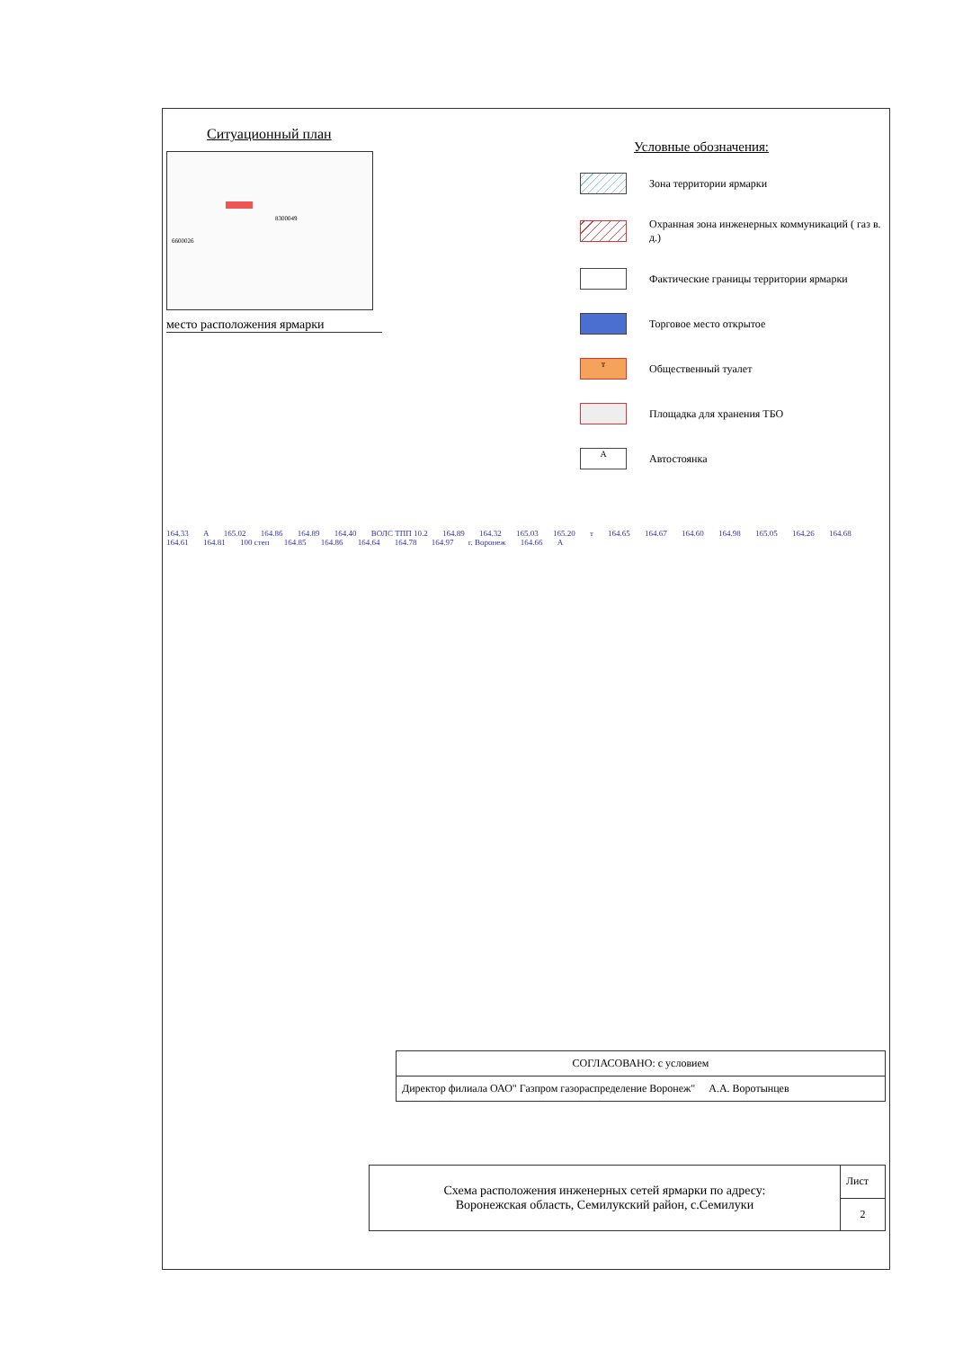Ситуационный план
8300049
6600026
место расположения ярмарки
Условные обозначения:
Зона территории ярмарки
Охранная зона инженерных коммуникаций ( газ в. д.)
Фактические границы территории ярмарки
Торговое место открытое
т
Общественный туалет
Площадка для хранения ТБО
А
Автостоянка
164.33 А 165.02 164.86 164.89 164.40 ВОЛС ТПП 10.2 164.89 164.32 165.03 165.20 т 164.65 164.67 164.60 164.98 165.05 164.26 164.68 164.61 164.81 100 степ 164.85 164.86 164.64 164.78 164.97 г. Воронеж 164.66 А
| СОГЛАСОВАНО: с условием |
| Директор филиала ОАО" Газпром газораспределение Воронеж" А.А. Воротынцев |
| Схема расположения инженерных сетей ярмарки по адресу: Воронежская область, Семилукский район, с.Семилуки | Лист |
| | 2 |